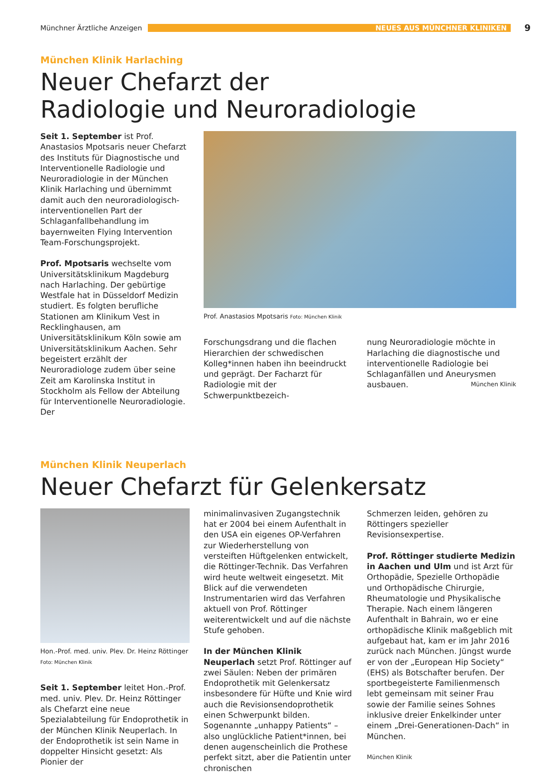Münchner Ärztliche Anzeigen
NEUES AUS MÜNCHNER KLINIKEN
9
München Klinik Harlaching
Neuer Chefarzt der
Radiologie und Neuroradiologie
Seit 1. September ist Prof. Anastasios Mpotsaris neuer Chefarzt des Instituts für Diagnostische und Interventionelle Radiologie und Neuroradiologie in der München Klinik Harlaching und übernimmt damit auch den neuroradiologisch-interventionellen Part der Schlaganfallbehandlung im bayernweiten Flying Intervention Team-Forschungsprojekt.
Prof. Mpotsaris wechselte vom Universitätsklinikum Magdeburg nach Harlaching. Der gebürtige Westfale hat in Düsseldorf Medizin studiert. Es folgten berufliche Stationen am Klinikum Vest in Recklinghausen, am Universitätsklinikum Köln sowie am Universitätsklinikum Aachen. Sehr begeistert erzählt der Neuroradiologe zudem über seine Zeit am Karolinska Institut in Stockholm als Fellow der Abteilung für Interventionelle Neuroradiologie. Der
Prof. Anastasios Mpotsaris Foto: München Klinik
Forschungsdrang und die flachen Hierarchien der schwedischen Kolleg*innen haben ihn beeindruckt und geprägt. Der Facharzt für Radiologie mit der Schwerpunktbezeich-
nung Neuroradiologie möchte in Harlaching die diagnostische und interventionelle Radiologie bei Schlaganfällen und Aneurysmen ausbauen. München Klinik
München Klinik Neuperlach
Neuer Chefarzt für Gelenkersatz
Hon.-Prof. med. univ. Plev. Dr. Heinz Röttinger Foto: München Klinik
Seit 1. September leitet Hon.-Prof. med. univ. Plev. Dr. Heinz Röttinger als Chefarzt eine neue Spezialabteilung für Endoprothetik in der München Klinik Neuperlach. In der Endoprothetik ist sein Name in doppelter Hinsicht gesetzt: Als Pionier der
minimalinvasiven Zugangstechnik hat er 2004 bei einem Aufenthalt in den USA ein eigenes OP-Verfahren zur Wiederherstellung von versteiften Hüftgelenken entwickelt, die Röttinger-Technik. Das Verfahren wird heute weltweit eingesetzt. Mit Blick auf die verwendeten Instrumentarien wird das Verfahren aktuell von Prof. Röttinger weiterentwickelt und auf die nächste Stufe gehoben.
In der München Klinik Neuperlach setzt Prof. Röttinger auf zwei Säulen: Neben der primären Endoprothetik mit Gelenkersatz insbesondere für Hüfte und Knie wird auch die Revisionsendoprothetik einen Schwerpunkt bilden. Sogenannte „unhappy Patients“ – also unglückliche Patient*innen, bei denen augenscheinlich die Prothese perfekt sitzt, aber die Patientin unter chronischen
Schmerzen leiden, gehören zu Röttingers spezieller Revisionsexpertise.
Prof. Röttinger studierte Medizin in Aachen und Ulm und ist Arzt für Orthopädie, Spezielle Orthopädie und Orthopädische Chirurgie, Rheumatologie und Physikalische Therapie. Nach einem längeren Aufenthalt in Bahrain, wo er eine orthopädische Klinik maßgeblich mit aufgebaut hat, kam er im Jahr 2016 zurück nach München. Jüngst wurde er von der „European Hip Society“ (EHS) als Botschafter berufen. Der sportbegeisterte Familienmensch lebt gemeinsam mit seiner Frau sowie der Familie seines Sohnes inklusive dreier Enkelkinder unter einem „Drei-Generationen-Dach“ in München.
München Klinik